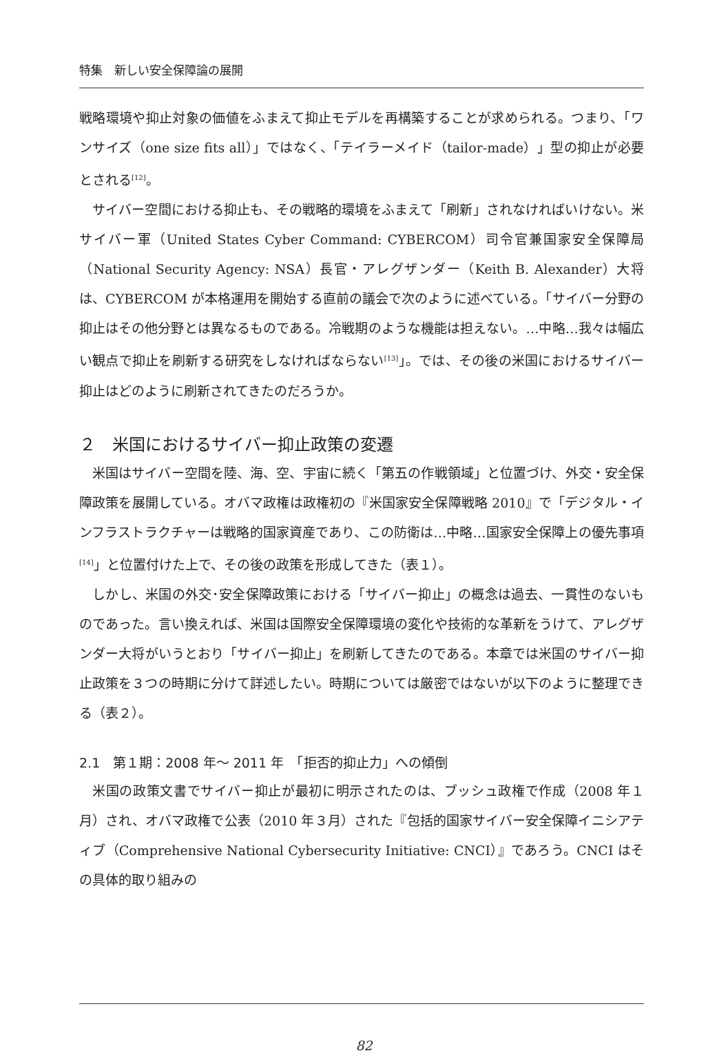特集　新しい安全保障論の展開
戦略環境や抑止対象の価値をふまえて抑止モデルを再構築することが求められる。つまり、「ワンサイズ（one size fits all）」ではなく、「テイラーメイド（tailor-made）」型の抑止が必要とされる<sup>[12]</sup>。
サイバー空間における抑止も、その戦略的環境をふまえて「刷新」されなければいけない。米サイバー軍（United States Cyber Command: CYBERCOM）司令官兼国家安全保障局（National Security Agency: NSA）長官・アレグザンダー（Keith B. Alexander）大将は、CYBERCOM が本格運用を開始する直前の議会で次のように述べている。「サイバー分野の抑止はその他分野とは異なるものである。冷戦期のような機能は担えない。…中略…我々は幅広い観点で抑止を刷新する研究をしなければならない<sup>[13]</sup>」。では、その後の米国におけるサイバー抑止はどのように刷新されてきたのだろうか。
２　米国におけるサイバー抑止政策の変遷
米国はサイバー空間を陸、海、空、宇宙に続く「第五の作戦領域」と位置づけ、外交・安全保障政策を展開している。オバマ政権は政権初の『米国家安全保障戦略 2010』で「デジタル・インフラストラクチャーは戦略的国家資産であり、この防衛は…中略…国家安全保障上の優先事項<sup>[14]</sup>」と位置付けた上で、その後の政策を形成してきた（表１）。
しかし、米国の外交･安全保障政策における「サイバー抑止」の概念は過去、一貫性のないものであった。言い換えれば、米国は国際安全保障環境の変化や技術的な革新をうけて、アレグザンダー大将がいうとおり「サイバー抑止」を刷新してきたのである。本章では米国のサイバー抑止政策を３つの時期に分けて詳述したい。時期については厳密ではないが以下のように整理できる（表２）。
2.1　第１期：2008 年～ 2011 年　「拒否的抑止力」への傾倒
米国の政策文書でサイバー抑止が最初に明示されたのは、ブッシュ政権で作成（2008 年１月）され、オバマ政権で公表（2010 年３月）された『包括的国家サイバー安全保障イニシアティブ（Comprehensive National Cybersecurity Initiative: CNCI）』であろう。CNCI はその具体的取り組みの
82